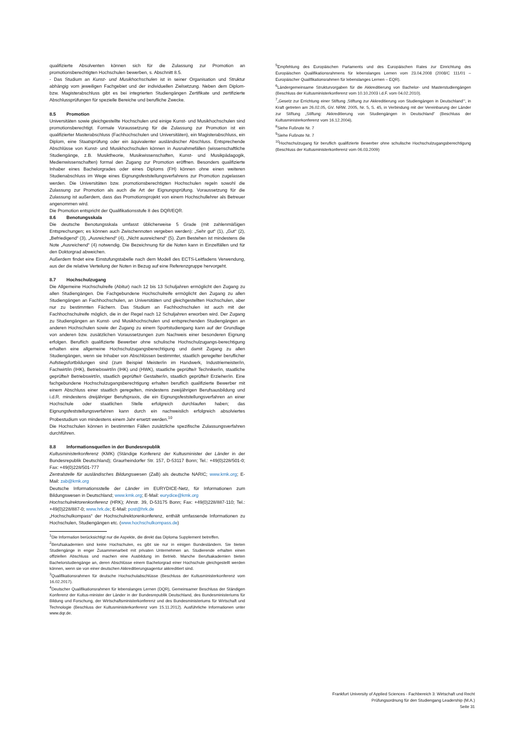qualifizierte Absolventen können sich für die Zulassung zur Promotion an promotionsberechtigten Hochschulen bewerben, s. Abschnitt 8.5.
- Das Studium an Kunst- und Musikhochschulen ist in seiner Organisation und Struktur abhängig vom jeweiligen Fachgebiet und der individuellen Zielsetzung. Neben dem Diplom- bzw. Magisterabschluss gibt es bei integrierten Studiengängen Zertifikate und zertifizierte Abschlussprüfungen für spezielle Bereiche und berufliche Zwecke.
8.5 Promotion
Universitäten sowie gleichgestellte Hochschulen und einige Kunst- und Musikhochschulen sind promotionsberechtigt. Formale Voraussetzung für die Zulassung zur Promotion ist ein qualifizierter Masterabschluss (Fachhochschulen und Universitäten), ein Magisterabschluss, ein Diplom, eine Staatsprüfung oder ein äquivalenter ausländischer Abschluss. Entsprechende Abschlüsse von Kunst- und Musikhochschulen können in Ausnahmefällen (wissenschaftliche Studiengänge, z.B. Musiktheorie, Musikwissenschaften, Kunst- und Musikpädagogik, Medienwissenschaften) formal den Zugang zur Promotion eröffnen. Besonders qualifizierte Inhaber eines Bachelorgrades oder eines Diploms (FH) können ohne einen weiteren Studienabschluss im Wege eines Eignungsfeststellungsverfahrens zur Promotion zugelassen werden. Die Universitäten bzw. promotionsberechtigten Hochschulen regeln sowohl die Zulassung zur Promotion als auch die Art der Eignungsprüfung. Voraussetzung für die Zulassung ist außerdem, dass das Promotionsprojekt von einem Hochschullehrer als Betreuer angenommen wird.
Die Promotion entspricht der Qualifikationsstufe 8 des DQR/EQR.
8.6 Benotungsskala
Die deutsche Benotungsskala umfasst üblicherweise 5 Grade (mit zahlenmäßigen Entsprechungen; es können auch Zwischennoten vergeben werden): „Sehr gut“ (1), „Gut“ (2), „Befriedigend“ (3), „Ausreichend“ (4), „Nicht ausreichend“ (5). Zum Bestehen ist mindestens die Note „Ausreichend“ (4) notwendig. Die Bezeichnung für die Noten kann in Einzelfällen und für den Doktorgrad abweichen.
Außerdem findet eine Einstufungstabelle nach dem Modell des ECTS-Leitfadens Verwendung, aus der die relative Verteilung der Noten in Bezug auf eine Referenzgruppe hervorgeht.
8.7 Hochschulzugang
Die Allgemeine Hochschulreife (Abitur) nach 12 bis 13 Schuljahren ermöglicht den Zugang zu allen Studiengängen. Die Fachgebundene Hochschulreife ermöglicht den Zugang zu allen Studiengängen an Fachhochschulen, an Universitäten und gleichgestellten Hochschulen, aber nur zu bestimmten Fächern. Das Studium an Fachhochschulen ist auch mit der Fachhochschulreife möglich, die in der Regel nach 12 Schuljahren erworben wird. Der Zugang zu Studiengängen an Kunst- und Musikhochschulen und entsprechenden Studiengängen an anderen Hochschulen sowie der Zugang zu einem Sportstudiengang kann auf der Grundlage von anderen bzw. zusätzlichen Voraussetzungen zum Nachweis einer besonderen Eignung erfolgen. Beruflich qualifizierte Bewerber ohne schulische Hochschulzugangs-berechtigung erhalten eine allgemeine Hochschulzugangsberechtigung und damit Zugang zu allen Studiengängen, wenn sie Inhaber von Abschlüssen bestimmter, staatlich geregelter beruflicher Aufstiegsfortbildungen sind (zum Beispiel Meister/in im Handwerk, Industriemeister/in, Fachwirt/in (IHK), Betriebswirt/in (IHK) und (HWK), staatliche geprüfte/r Techniker/in, staatliche geprüfte/r Betriebswirt/in, staatlich geprüfte/r Gestalter/in, staatlich geprüfte/r Erzieher/in. Eine fachgebundene Hochschulzugangsberechtigung erhalten beruflich qualifizierte Bewerber mit einem Abschluss einer staatlich geregelten, mindestens zweijährigen Berufsausbildung und i.d.R. mindestens dreijähriger Berufspraxis, die ein Eignungsfeststellungsverfahren an einer Hochschule oder staatlichen Stelle erfolgreich durchlaufen haben; das Eignungsfeststellungsverfahren kann durch ein nachweislich erfolgreich absolviertes Probestudium von mindestens einem Jahr ersetzt werden.<sup>10</sup>
Die Hochschulen können in bestimmten Fällen zusätzliche spezifische Zulassungsverfahren durchführen.
8.8 Informationsquellen in der Bundesrepublik
Kultusministerkonferenz (KMK) (Ständige Konferenz der Kultusminister der Länder in der Bundesrepublik Deutschland); Graurheindorfer Str. 157, D-53117 Bonn; Tel.: +49(0)228/501-0; Fax: +49(0)228/501-777
Zentralstelle für ausländisches Bildungswesen (ZaB) als deutsche NARIC; www.kmk.org; E-Mail: zab@kmk.org
Deutsche Informationsstelle der Länder im EURYDICE-Netz, für Informationen zum Bildungswesen in Deutschland; www.kmk.org; E-Mail: eurydice@kmk.org
Hochschulrektorenkonferenz (HRK); Ahrstr. 39, D-53175 Bonn; Fax: +49(0)228/887-110; Tel.: +49(0)228/887-0; www.hrk.de; E-Mail: post@hrk.de
„Hochschulkompass“ der Hochschulrektorenkonferenz, enthält umfassende Informationen zu Hochschulen, Studiengängen etc. (www.hochschulkompass.de)
<sup>1</sup> Die Information berücksichtigt nur die Aspekte, die direkt das Diploma Supplement betreffen.
<sup>2</sup> Berufsakademien sind keine Hochschulen, es gibt sie nur in einigen Bundesländern. Sie bieten Studiengänge in enger Zusammenarbeit mit privaten Unternehmen an. Studierende erhalten einen offiziellen Abschluss und machen eine Ausbildung im Betrieb. Manche Berufsakademien bieten Bachelorstudiengänge an, deren Abschlüsse einem Bachelorgrad einer Hochschule gleichgestellt werden können, wenn sie von einer deutschen Akkreditierungsagentur akkreditiert sind.
<sup>3</sup> Qualifikationsrahmen für deutsche Hochschulabschlüsse (Beschluss der Kultusministerkonferenz vom 16.02.2017).
<sup>4</sup> Deutscher Qualifikationsrahmen für lebenslanges Lernen (DQR), Gemeinsamer Beschluss der Ständigen Konferenz der Kultus-minister der Länder in der Bundesrepublik Deutschland, des Bundesministeriums für Bildung und Forschung, der Wirtschaftsministerkonferenz und des Bundesministeriums für Wirtschaft und Technologie (Beschluss der Kultusministerkonferenz vom 15.11.2012). Ausführliche Informationen unter www.dqr.de.
<sup>5</sup> Empfehlung des Europäischen Parlaments und des Europäischen Rates zur Einrichtung des Europäischen Qualifikationsrahmens für lebenslanges Lernen vom 23.04.2008 (2008/C 111/01 – Europäischer Qualifikationsrahmen für lebenslanges Lernen – EQR).
<sup>6</sup> Ländergemeinsame Strukturvorgaben für die Akkreditierung von Bachelor- und Masterstudiengängen (Beschluss der Kultusministerkonferenz vom 10.10.2003 i.d.F. vom 04.02.2010).
<sup>7</sup>„Gesetz zur Errichtung einer Stiftung ‚Stiftung zur Akkreditierung von Studiengängen in Deutschland‘“, in Kraft getreten am 26.02.05, GV. NRW. 2005, Nr. 5, S. 45, in Verbindung mit der Vereinbarung der Länder zur Stiftung „Stiftung: Akkreditierung von Studiengängen in Deutschland“ (Beschluss der Kultusministerkonferenz vom 16.12.2004).
<sup>8</sup> Siehe Fußnote Nr. 7
<sup>9</sup> Siehe Fußnote Nr. 7
<sup>10</sup> Hochschulzugang für beruflich qualifizierte Bewerber ohne schulische Hochschulzugangsberechtigung (Beschluss der Kultusministerkonferenz vom 06.03.2009)
Frankfurt University of Applied Sciences - Fachbereich 3: Wirtschaft und Recht
Prüfungsordnung für den Studiengang Leadership (M.A.)
Seite 31